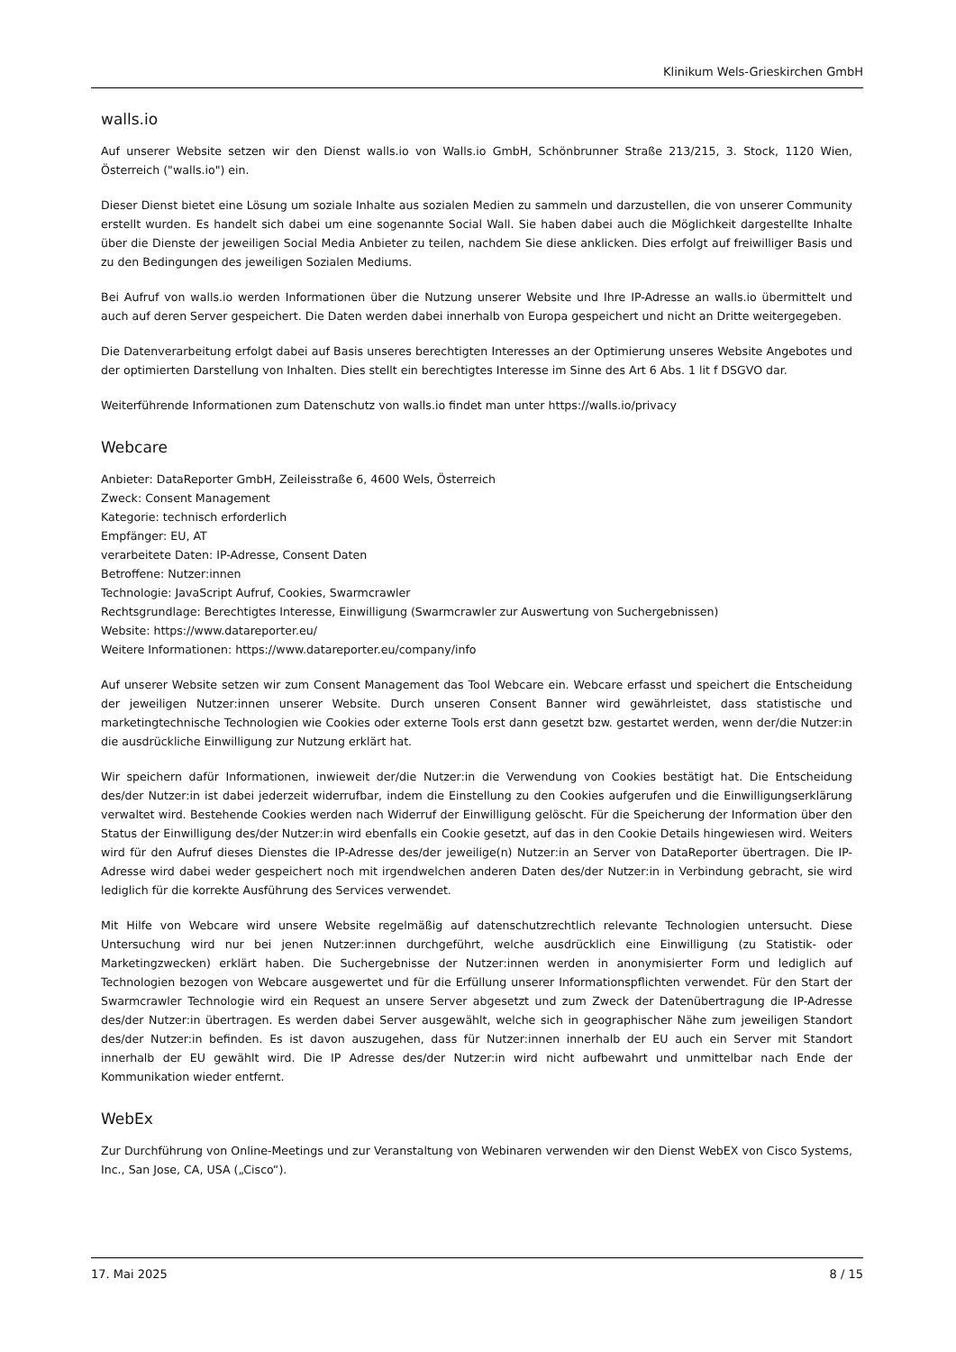Klinikum Wels-Grieskirchen GmbH
walls.io
Auf unserer Website setzen wir den Dienst walls.io von Walls.io GmbH, Schönbrunner Straße 213/215, 3. Stock, 1120 Wien, Österreich ("walls.io") ein.
Dieser Dienst bietet eine Lösung um soziale Inhalte aus sozialen Medien zu sammeln und darzustellen, die von unserer Community erstellt wurden. Es handelt sich dabei um eine sogenannte Social Wall. Sie haben dabei auch die Möglichkeit dargestellte Inhalte über die Dienste der jeweiligen Social Media Anbieter zu teilen, nachdem Sie diese anklicken. Dies erfolgt auf freiwilliger Basis und zu den Bedingungen des jeweiligen Sozialen Mediums.
Bei Aufruf von walls.io werden Informationen über die Nutzung unserer Website und Ihre IP-Adresse an walls.io übermittelt und auch auf deren Server gespeichert. Die Daten werden dabei innerhalb von Europa gespeichert und nicht an Dritte weitergegeben.
Die Datenverarbeitung erfolgt dabei auf Basis unseres berechtigten Interesses an der Optimierung unseres Website Angebotes und der optimierten Darstellung von Inhalten. Dies stellt ein berechtigtes Interesse im Sinne des Art 6 Abs. 1 lit f DSGVO dar.
Weiterführende Informationen zum Datenschutz von walls.io findet man unter https://walls.io/privacy
Webcare
Anbieter: DataReporter GmbH, Zeileisstraße 6, 4600 Wels, Österreich
Zweck: Consent Management
Kategorie: technisch erforderlich
Empfänger: EU, AT
verarbeitete Daten: IP-Adresse, Consent Daten
Betroffene: Nutzer:innen
Technologie: JavaScript Aufruf, Cookies, Swarmcrawler
Rechtsgrundlage: Berechtigtes Interesse, Einwilligung (Swarmcrawler zur Auswertung von Suchergebnissen)
Website: https://www.datareporter.eu/
Weitere Informationen: https://www.datareporter.eu/company/info
Auf unserer Website setzen wir zum Consent Management das Tool Webcare ein. Webcare erfasst und speichert die Entscheidung der jeweiligen Nutzer:innen unserer Website. Durch unseren Consent Banner wird gewährleistet, dass statistische und marketingtechnische Technologien wie Cookies oder externe Tools erst dann gesetzt bzw. gestartet werden, wenn der/die Nutzer:in die ausdrückliche Einwilligung zur Nutzung erklärt hat.
Wir speichern dafür Informationen, inwieweit der/die Nutzer:in die Verwendung von Cookies bestätigt hat. Die Entscheidung des/der Nutzer:in ist dabei jederzeit widerrufbar, indem die Einstellung zu den Cookies aufgerufen und die Einwilligungserklärung verwaltet wird. Bestehende Cookies werden nach Widerruf der Einwilligung gelöscht. Für die Speicherung der Information über den Status der Einwilligung des/der Nutzer:in wird ebenfalls ein Cookie gesetzt, auf das in den Cookie Details hingewiesen wird. Weiters wird für den Aufruf dieses Dienstes die IP-Adresse des/der jeweilige(n) Nutzer:in an Server von DataReporter übertragen. Die IP-Adresse wird dabei weder gespeichert noch mit irgendwelchen anderen Daten des/der Nutzer:in in Verbindung gebracht, sie wird lediglich für die korrekte Ausführung des Services verwendet.
Mit Hilfe von Webcare wird unsere Website regelmäßig auf datenschutzrechtlich relevante Technologien untersucht. Diese Untersuchung wird nur bei jenen Nutzer:innen durchgeführt, welche ausdrücklich eine Einwilligung (zu Statistik- oder Marketingzwecken) erklärt haben. Die Suchergebnisse der Nutzer:innen werden in anonymisierter Form und lediglich auf Technologien bezogen von Webcare ausgewertet und für die Erfüllung unserer Informationspflichten verwendet. Für den Start der Swarmcrawler Technologie wird ein Request an unsere Server abgesetzt und zum Zweck der Datenübertragung die IP-Adresse des/der Nutzer:in übertragen. Es werden dabei Server ausgewählt, welche sich in geographischer Nähe zum jeweiligen Standort des/der Nutzer:in befinden. Es ist davon auszugehen, dass für Nutzer:innen innerhalb der EU auch ein Server mit Standort innerhalb der EU gewählt wird. Die IP Adresse des/der Nutzer:in wird nicht aufbewahrt und unmittelbar nach Ende der Kommunikation wieder entfernt.
WebEx
Zur Durchführung von Online-Meetings und zur Veranstaltung von Webinaren verwenden wir den Dienst WebEX von Cisco Systems, Inc., San Jose, CA, USA („Cisco“).
17. Mai 2025 8 / 15